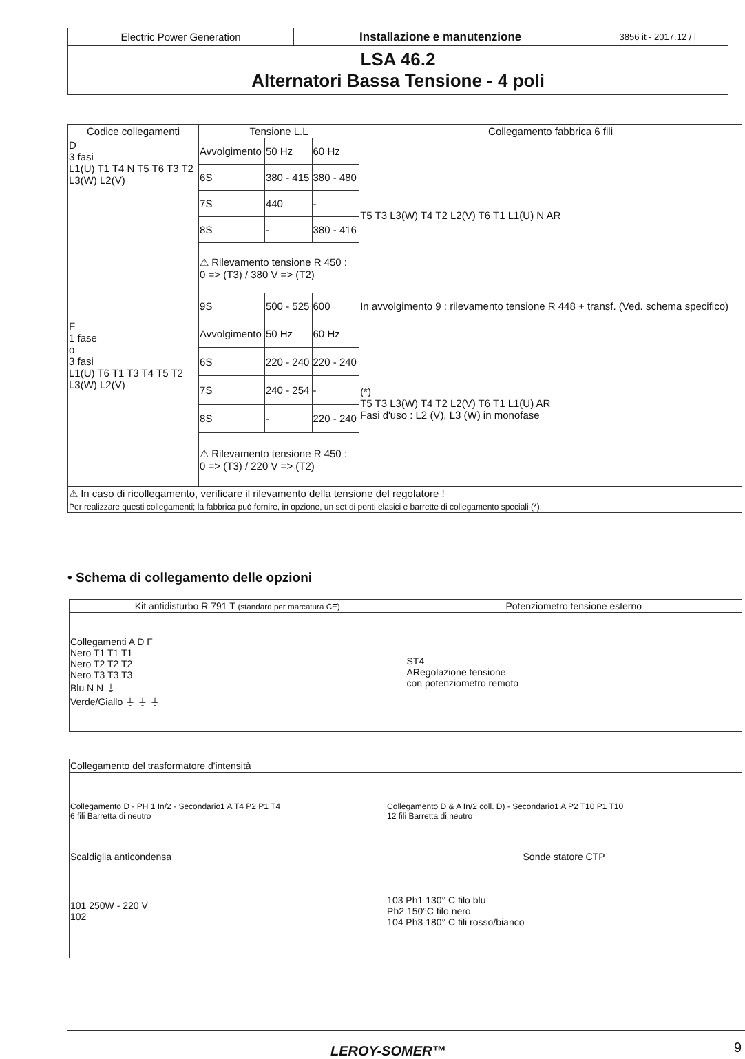| Electric Power Generation | Installazione e manutenzione | 3856 it - 2017.12 / l |
| LSA 46.2 Alternatori Bassa Tensione - 4 poli | | |
| Codice collegamenti | Tensione L.L | | | Collegamento fabbrica 6 fili |
| --- | --- | --- | --- | --- |
| D 3 fasi L1(U) T1 T4 N T5 T6 T3 T2 L3(W) L2(V) | Avvolgimento | 50 Hz | 60 Hz | T5 T3 L3(W) T4 T2 L2(V) T6 T1 L1(U) N AR |
| | 6S | 380 - 415 | 380 - 480 | |
| | 7S | 440 | - | |
| | 8S | - | 380 - 416 | |
| | ⚠ Rilevamento tensione R 450 : 0 => (T3) / 380 V => (T2) | | | |
| | 9S | 500 - 525 | 600 | In avvolgimento 9 : rilevamento tensione R 448 + transf. (Ved. schema specifico) |
| F 1 fase o 3 fasi L1(U) T6 T1 T3 T4 T5 T2 L3(W) L2(V) | Avvolgimento | 50 Hz | 60 Hz | (*) T5 T3 L3(W) T4 T2 L2(V) T6 T1 L1(U) AR Fasi d'uso : L2 (V), L3 (W) in monofase |
| | 6S | 220 - 240 | 220 - 240 | |
| | 7S | 240 - 254 | - | |
| | 8S | - | 220 - 240 | |
| | ⚠ Rilevamento tensione R 450 : 0 => (T3) / 220 V => (T2) | | | |
| ⚠ In caso di ricollegamento, verificare il rilevamento della tensione del regolatore ! Per realizzare questi collegamenti; la fabbrica può fornire, in opzione, un set di ponti elasici e barrette di collegamento speciali (*). | | | | |
• Schema di collegamento delle opzioni
| Kit antidisturbo R 791 T (standard per marcatura CE) | Potenziometro tensione esterno |
| --- | --- |
| Collegamenti A D F Nero T1 T1 T1 Nero T2 T2 T2 Nero T3 T3 T3 Blu N N ⏚ Verde/Giallo ⏚ ⏚ ⏚ | ST4 ARegolazione tensione con potenziometro remoto |
| Collegamento del trasformatore d'intensità | |
| Collegamento D - PH 1 In/2 - Secondario1 A T4 P2 P1 T4 6 fili Barretta di neutro | Collegamento D & A In/2 coll. D) - Secondario1 A P2 T10 P1 T10 12 fili Barretta di neutro |
| Scaldiglia anticondensa | Sonde statore CTP |
| 101 250W - 220 V 102 | 103 Ph1 130° C filo blu Ph2 150°C filo nero 104 Ph3 180° C fili rosso/bianco |
LEROY-SOMER™ 9